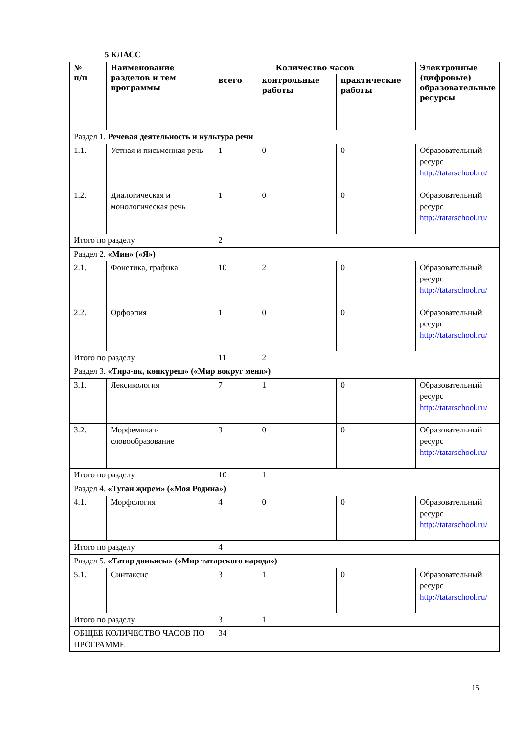5 КЛАСС
| № п/п | Наименование разделов и тем программы | Количество часов | | | Электронные (цифровые) образовательные ресурсы |
| --- | --- | --- | --- | --- | --- |
| | | всего | контрольные работы | практические работы | |
| Раздел 1. Речевая деятельность и культура речи | | | | | |
| 1.1. | Устная и письменная речь | 1 | 0 | 0 | Образовательный ресурс http://tatarschool.ru/ |
| 1.2. | Диалогическая и монологическая речь | 1 | 0 | 0 | Образовательный ресурс http://tatarschool.ru/ |
| Итого по разделу | | 2 | | | |
| Раздел 2. «Мин» («Я») | | | | | |
| 2.1. | Фонетика, графика | 10 | 2 | 0 | Образовательный ресурс http://tatarschool.ru/ |
| 2.2. | Орфоэпия | 1 | 0 | 0 | Образовательный ресурс http://tatarschool.ru/ |
| Итого по разделу | | 11 | 2 | | |
| Раздел 3. «Тирә-як, көнкүреш» («Мир вокруг меня») | | | | | |
| 3.1. | Лексикология | 7 | 1 | 0 | Образовательный ресурс http://tatarschool.ru/ |
| 3.2. | Морфемика и словообразование | 3 | 0 | 0 | Образовательный ресурс http://tatarschool.ru/ |
| Итого по разделу | | 10 | 1 | | |
| Раздел 4. «Туган җирем» («Моя Родина») | | | | | |
| 4.1. | Морфология | 4 | 0 | 0 | Образовательный ресурс http://tatarschool.ru/ |
| Итого по разделу | | 4 | | | |
| Раздел 5. «Татар дөньясы» («Мир татарского народа») | | | | | |
| 5.1. | Синтаксис | 3 | 1 | 0 | Образовательный ресурс http://tatarschool.ru/ |
| Итого по разделу | | 3 | 1 | | |
| ОБЩЕЕ КОЛИЧЕСТВО ЧАСОВ ПО ПРОГРАММЕ | | 34 | | | |
15